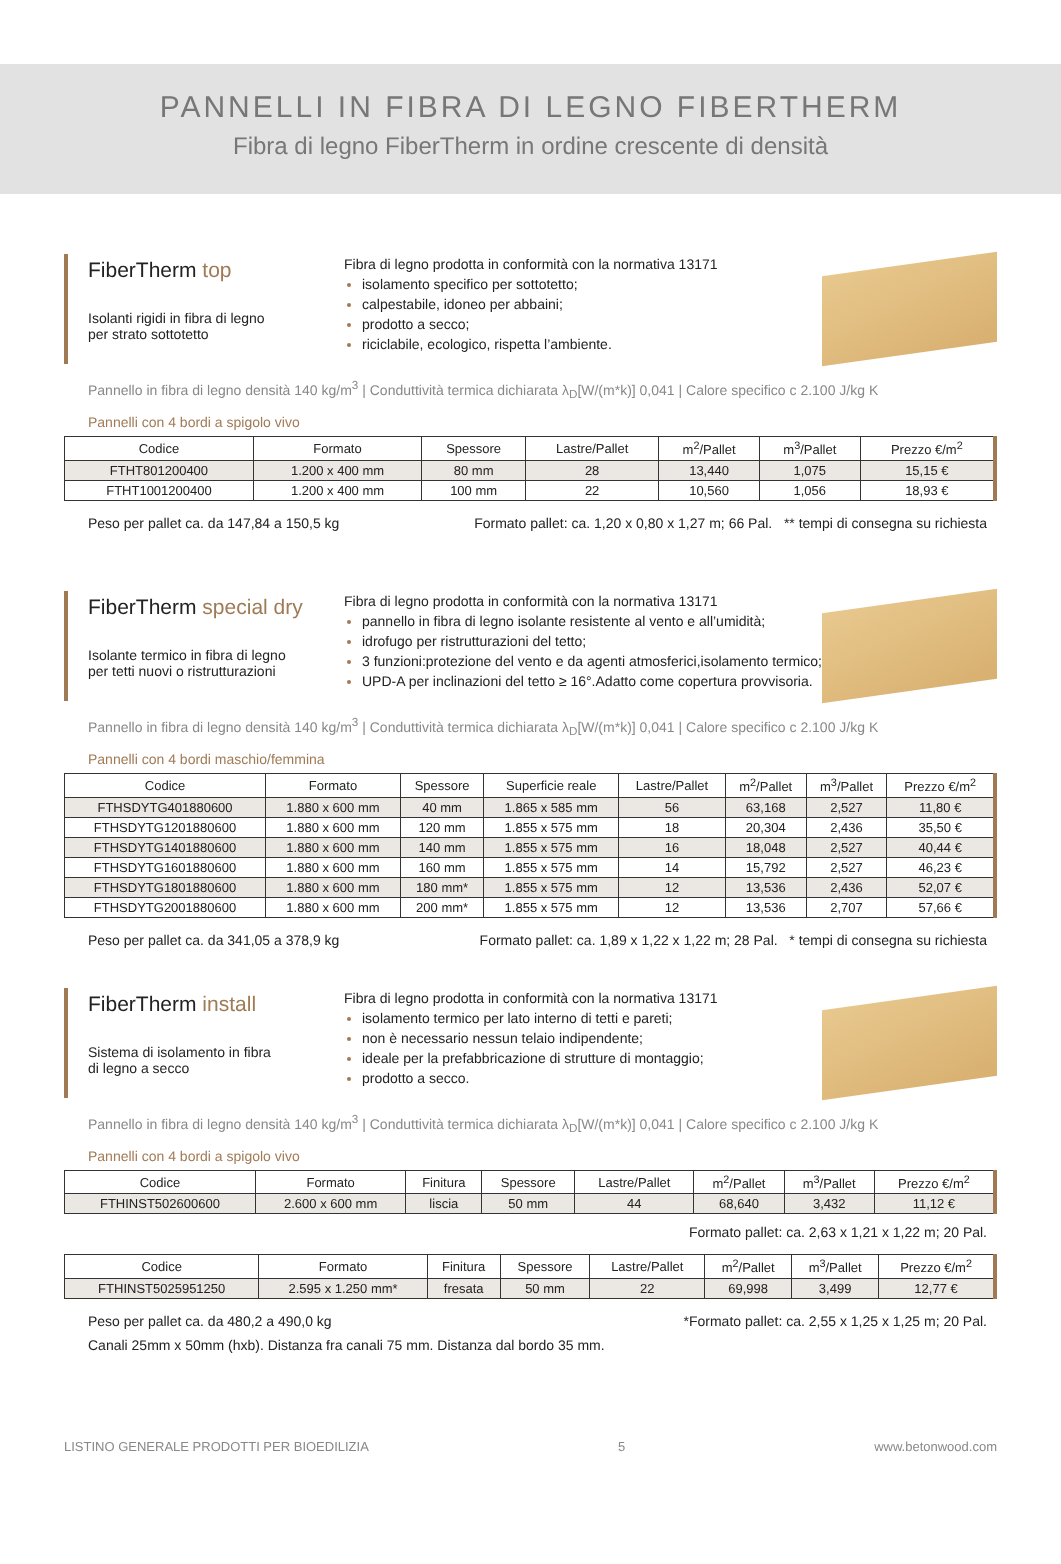PANNELLI IN FIBRA DI LEGNO FIBERTHERM
Fibra di legno FiberTherm in ordine crescente di densità
FiberTherm top
Isolanti rigidi in fibra di legno
per strato sottotetto
Fibra di legno prodotta in conformità con la normativa 13171
isolamento specifico per sottotetto;
calpestabile, idoneo per abbaini;
prodotto a secco;
riciclabile, ecologico, rispetta l’ambiente.
Pannello in fibra di legno densità 140 kg/m<sup>3</sup> | Conduttività termica dichiarata λ<sub>D</sub>[W/(m*k)] 0,041 | Calore specifico c 2.100 J/kg K
Pannelli con 4 bordi a spigolo vivo
| Codice | Formato | Spessore | Lastre/Pallet | m<sup>2</sup>/Pallet | m<sup>3</sup>/Pallet | Prezzo €/m<sup>2</sup> |
| --- | --- | --- | --- | --- | --- | --- |
| FTHT801200400 | 1.200 x 400 mm | 80 mm | 28 | 13,440 | 1,075 | 15,15 € |
| FTHT1001200400 | 1.200 x 400 mm | 100 mm | 22 | 10,560 | 1,056 | 18,93 € |
Peso per pallet ca. da 147,84 a 150,5 kg Formato pallet: ca. 1,20 x 0,80 x 1,27 m; 66 Pal. ** tempi di consegna su richiesta
FiberTherm special dry
Isolante termico in fibra di legno
per tetti nuovi o ristrutturazioni
Fibra di legno prodotta in conformità con la normativa 13171
pannello in fibra di legno isolante resistente al vento e all’umidità;
idrofugo per ristrutturazioni del tetto;
3 funzioni:protezione del vento e da agenti atmosferici,isolamento termico;
UPD-A per inclinazioni del tetto ≥ 16°.Adatto come copertura provvisoria.
Pannello in fibra di legno densità 140 kg/m<sup>3</sup> | Conduttività termica dichiarata λ<sub>D</sub>[W/(m*k)] 0,041 | Calore specifico c 2.100 J/kg K
Pannelli con 4 bordi maschio/femmina
| Codice | Formato | Spessore | Superficie reale | Lastre/Pallet | m<sup>2</sup>/Pallet | m<sup>3</sup>/Pallet | Prezzo €/m<sup>2</sup> |
| --- | --- | --- | --- | --- | --- | --- | --- |
| FTHSDYTG401880600 | 1.880 x 600 mm | 40 mm | 1.865 x 585 mm | 56 | 63,168 | 2,527 | 11,80 € |
| FTHSDYTG1201880600 | 1.880 x 600 mm | 120 mm | 1.855 x 575 mm | 18 | 20,304 | 2,436 | 35,50 € |
| FTHSDYTG1401880600 | 1.880 x 600 mm | 140 mm | 1.855 x 575 mm | 16 | 18,048 | 2,527 | 40,44 € |
| FTHSDYTG1601880600 | 1.880 x 600 mm | 160 mm | 1.855 x 575 mm | 14 | 15,792 | 2,527 | 46,23 € |
| FTHSDYTG1801880600 | 1.880 x 600 mm | 180 mm* | 1.855 x 575 mm | 12 | 13,536 | 2,436 | 52,07 € |
| FTHSDYTG2001880600 | 1.880 x 600 mm | 200 mm* | 1.855 x 575 mm | 12 | 13,536 | 2,707 | 57,66 € |
Peso per pallet ca. da 341,05 a 378,9 kg Formato pallet: ca. 1,89 x 1,22 x 1,22 m; 28 Pal. * tempi di consegna su richiesta
FiberTherm install
Sistema di isolamento in fibra
di legno a secco
Fibra di legno prodotta in conformità con la normativa 13171
isolamento termico per lato interno di tetti e pareti;
non è necessario nessun telaio indipendente;
ideale per la prefabbricazione di strutture di montaggio;
prodotto a secco.
Pannello in fibra di legno densità 140 kg/m<sup>3</sup> | Conduttività termica dichiarata λ<sub>D</sub>[W/(m*k)] 0,041 | Calore specifico c 2.100 J/kg K
Pannelli con 4 bordi a spigolo vivo
| Codice | Formato | Finitura | Spessore | Lastre/Pallet | m<sup>2</sup>/Pallet | m<sup>3</sup>/Pallet | Prezzo €/m<sup>2</sup> |
| --- | --- | --- | --- | --- | --- | --- | --- |
| FTHINST502600600 | 2.600 x 600 mm | liscia | 50 mm | 44 | 68,640 | 3,432 | 11,12 € |
Formato pallet: ca. 2,63 x 1,21 x 1,22 m; 20 Pal.
| Codice | Formato | Finitura | Spessore | Lastre/Pallet | m<sup>2</sup>/Pallet | m<sup>3</sup>/Pallet | Prezzo €/m<sup>2</sup> |
| --- | --- | --- | --- | --- | --- | --- | --- |
| FTHINST5025951250 | 2.595 x 1.250 mm* | fresata | 50 mm | 22 | 69,998 | 3,499 | 12,77 € |
Peso per pallet ca. da 480,2 a 490,0 kg *Formato pallet: ca. 2,55 x 1,25 x 1,25 m; 20 Pal.
Canali 25mm x 50mm (hxb). Distanza fra canali 75 mm. Distanza dal bordo 35 mm.
LISTINO GENERALE PRODOTTI PER BIOEDILIZIA 5 www.betonwood.com